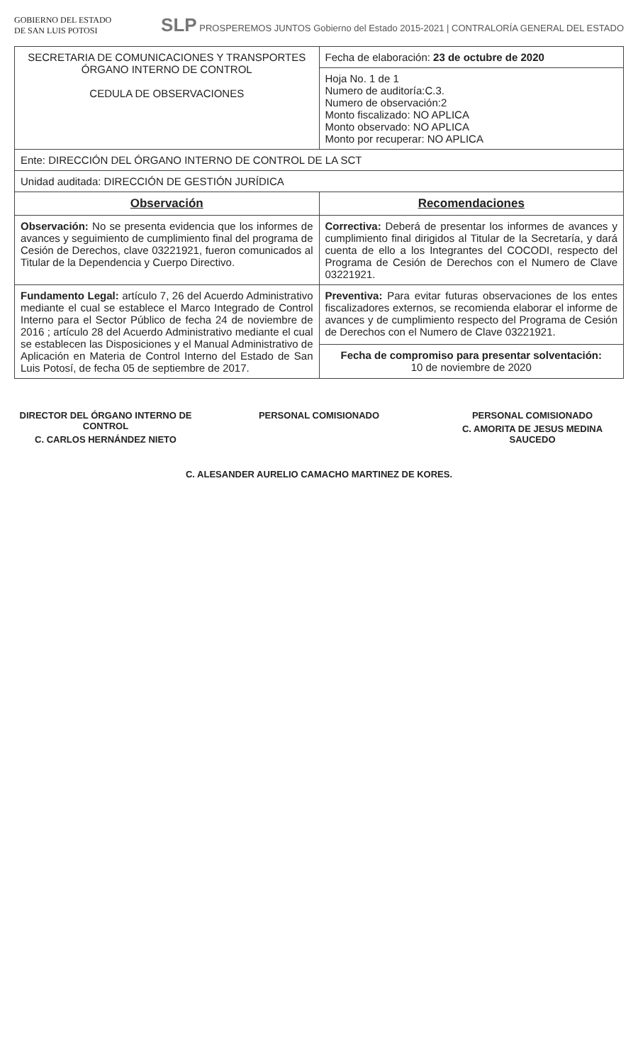GOBIERNO DEL ESTADO
DE SAN LUIS POTOSI
SLP PROSPEREMOS JUNTOS Gobierno del Estado 2015-2021 | CONTRALORÍA GENERAL DEL ESTADO
| SECRETARIA DE COMUNICACIONES Y TRANSPORTES ÓRGANO INTERNO DE CONTROL CEDULA DE OBSERVACIONES | Fecha de elaboración: 23 de octubre de 2020 |
| | Hoja No. 1 de 1 Numero de auditoría:C.3. Numero de observación:2 Monto fiscalizado: NO APLICA Monto observado: NO APLICA Monto por recuperar: NO APLICA |
| Ente: DIRECCIÓN DEL ÓRGANO INTERNO DE CONTROL DE LA SCT | |
| Unidad auditada: DIRECCIÓN DE GESTIÓN JURÍDICA | |
| Observación | Recomendaciones |
| Observación: No se presenta evidencia que los informes de avances y seguimiento de cumplimiento final del programa de Cesión de Derechos, clave 03221921, fueron comunicados al Titular de la Dependencia y Cuerpo Directivo. | Correctiva: Deberá de presentar los informes de avances y cumplimiento final dirigidos al Titular de la Secretaría, y dará cuenta de ello a los Integrantes del COCODI, respecto del Programa de Cesión de Derechos con el Numero de Clave 03221921. |
| Fundamento Legal: artículo 7, 26 del Acuerdo Administrativo mediante el cual se establece el Marco Integrado de Control Interno para el Sector Público de fecha 24 de noviembre de 2016 ; artículo 28 del Acuerdo Administrativo mediante el cual se establecen las Disposiciones y el Manual Administrativo de Aplicación en Materia de Control Interno del Estado de San Luis Potosí, de fecha 05 de septiembre de 2017. | Preventiva: Para evitar futuras observaciones de los entes fiscalizadores externos, se recomienda elaborar el informe de avances y de cumplimiento respecto del Programa de Cesión de Derechos con el Numero de Clave 03221921. |
| | Fecha de compromiso para presentar solventación: 10 de noviembre de 2020 |
DIRECTOR DEL ÓRGANO INTERNO DE CONTROL
C. CARLOS HERNÁNDEZ NIETO
PERSONAL COMISIONADO PERSONAL COMISIONADO
C. AMORITA DE JESUS MEDINA SAUCEDO
C. ALESANDER AURELIO CAMACHO MARTINEZ DE KORES.